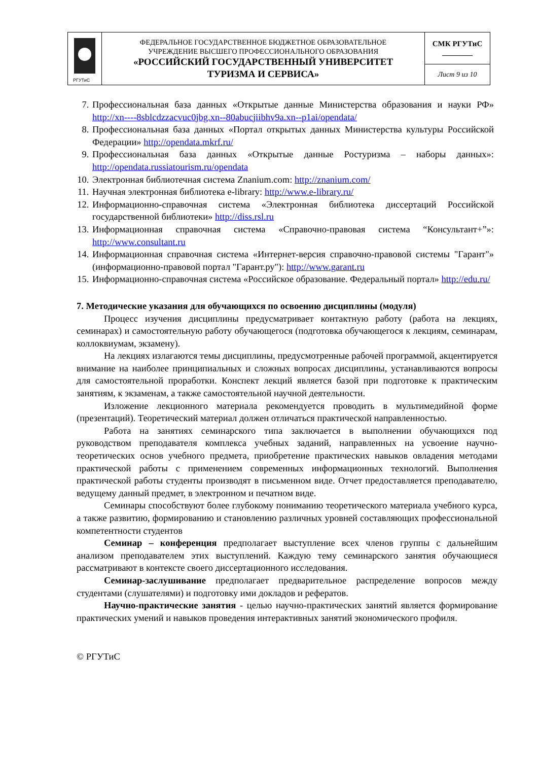| РГУТиС | ФЕДЕРАЛЬНОЕ ГОСУДАРСТВЕННОЕ БЮДЖЕТНОЕ ОБРАЗОВАТЕЛЬНОЕ УЧРЕЖДЕНИЕ ВЫСШЕГО ПРОФЕССИОНАЛЬНОГО ОБРАЗОВАНИЯ «РОССИЙСКИЙ ГОСУДАРСТВЕННЫЙ УНИВЕРСИТЕТ ТУРИЗМА И СЕРВИСА» | СМК РГУТиС ________ |
| | | Лист 9 из 10 |
7. Профессиональная база данных «Открытые данные Министерства образования и науки РФ» http://xn----8sblcdzzacvuc0jbg.xn--80abucjiibhv9a.xn--p1ai/opendata/
8. Профессиональная база данных «Портал открытых данных Министерства культуры Российской Федерации» http://opendata.mkrf.ru/
9. Профессиональная база данных «Открытые данные Ростуризма – наборы данных»: http://opendata.russiatourism.ru/opendata
10. Электронная библиотечная система Znanium.com: http://znanium.com/
11. Научная электронная библиотека e-library: http://www.e-library.ru/
12. Информационно-справочная система «Электронная библиотека диссертаций Российской государственной библиотеки» http://diss.rsl.ru
13. Информационная справочная система «Справочно-правовая система “Консультант+”»: http://www.consultant.ru
14. Информационная справочная система «Интернет-версия справочно-правовой системы "Гарант"» (информационно-правовой портал "Гарант.ру"): http://www.garant.ru
15. Информационно-справочная система «Российское образование. Федеральный портал» http://edu.ru/
7. Методические указания для обучающихся по освоению дисциплины (модуля)
Процесс изучения дисциплины предусматривает контактную работу (работа на лекциях, семинарах) и самостоятельную работу обучающегося (подготовка обучающегося к лекциям, семинарам, коллоквиумам, экзамену).
На лекциях излагаются темы дисциплины, предусмотренные рабочей программой, акцентируется внимание на наиболее принципиальных и сложных вопросах дисциплины, устанавливаются вопросы для самостоятельной проработки. Конспект лекций является базой при подготовке к практическим занятиям, к экзаменам, а также самостоятельной научной деятельности.
Изложение лекционного материала рекомендуется проводить в мультимедийной форме (презентаций). Теоретический материал должен отличаться практической направленностью.
Работа на занятиях семинарского типа заключается в выполнении обучающихся под руководством преподавателя комплекса учебных заданий, направленных на усвоение научно-теоретических основ учебного предмета, приобретение практических навыков овладения методами практической работы с применением современных информационных технологий. Выполнения практической работы студенты производят в письменном виде. Отчет предоставляется преподавателю, ведущему данный предмет, в электронном и печатном виде.
Семинары способствуют более глубокому пониманию теоретического материала учебного курса, а также развитию, формированию и становлению различных уровней составляющих профессиональной компетентности студентов
Семинар – конференция предполагает выступление всех членов группы с дальнейшим анализом преподавателем этих выступлений. Каждую тему семинарского занятия обучающиеся рассматривают в контексте своего диссертационного исследования.
Семинар-заслушивание предполагает предварительное распределение вопросов между студентами (слушателями) и подготовку ими докладов и рефератов.
Научно-практические занятия - целью научно-практических занятий является формирование практических умений и навыков проведения интерактивных занятий экономического профиля.
© РГУТиС